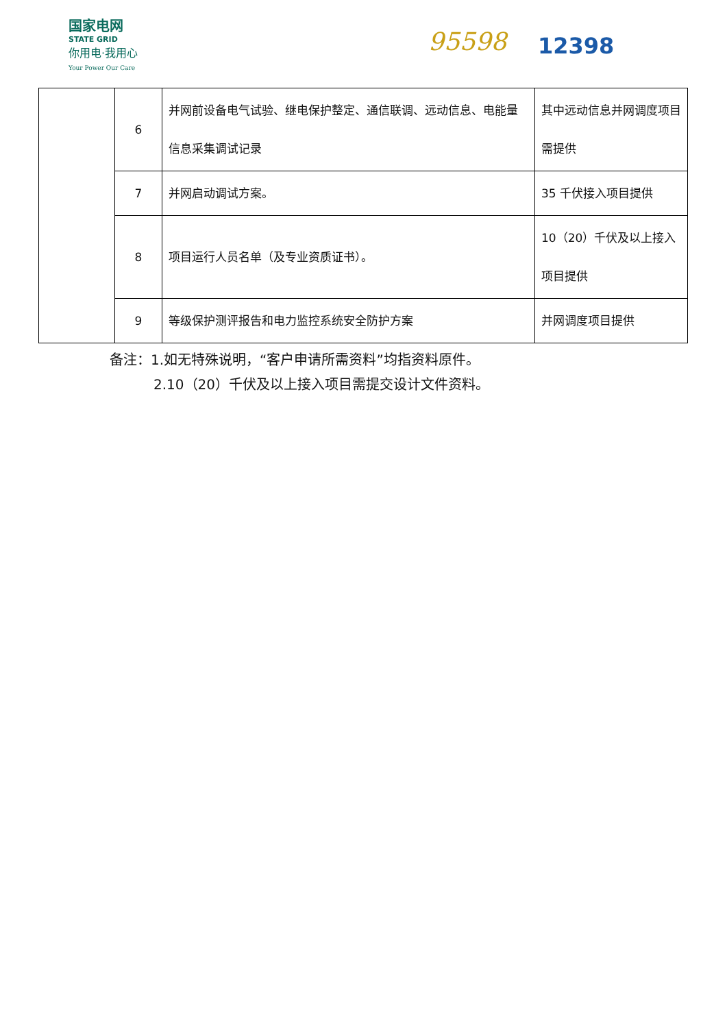国家电网
STATE GRID
你用电·我用心
Your Power Our Care
95598 12398
| | 6 | 并网前设备电气试验、继电保护整定、通信联调、远动信息、电能量信息采集调试记录 | 其中远动信息并网调度项目需提供 |
| | 7 | 并网启动调试方案。 | 35 千伏接入项目提供 |
| | 8 | 项目运行人员名单（及专业资质证书）。 | 10（20）千伏及以上接入项目提供 |
| | 9 | 等级保护测评报告和电力监控系统安全防护方案 | 并网调度项目提供 |
备注：1.如无特殊说明，“客户申请所需资料”均指资料原件。
2.10（20）千伏及以上接入项目需提交设计文件资料。